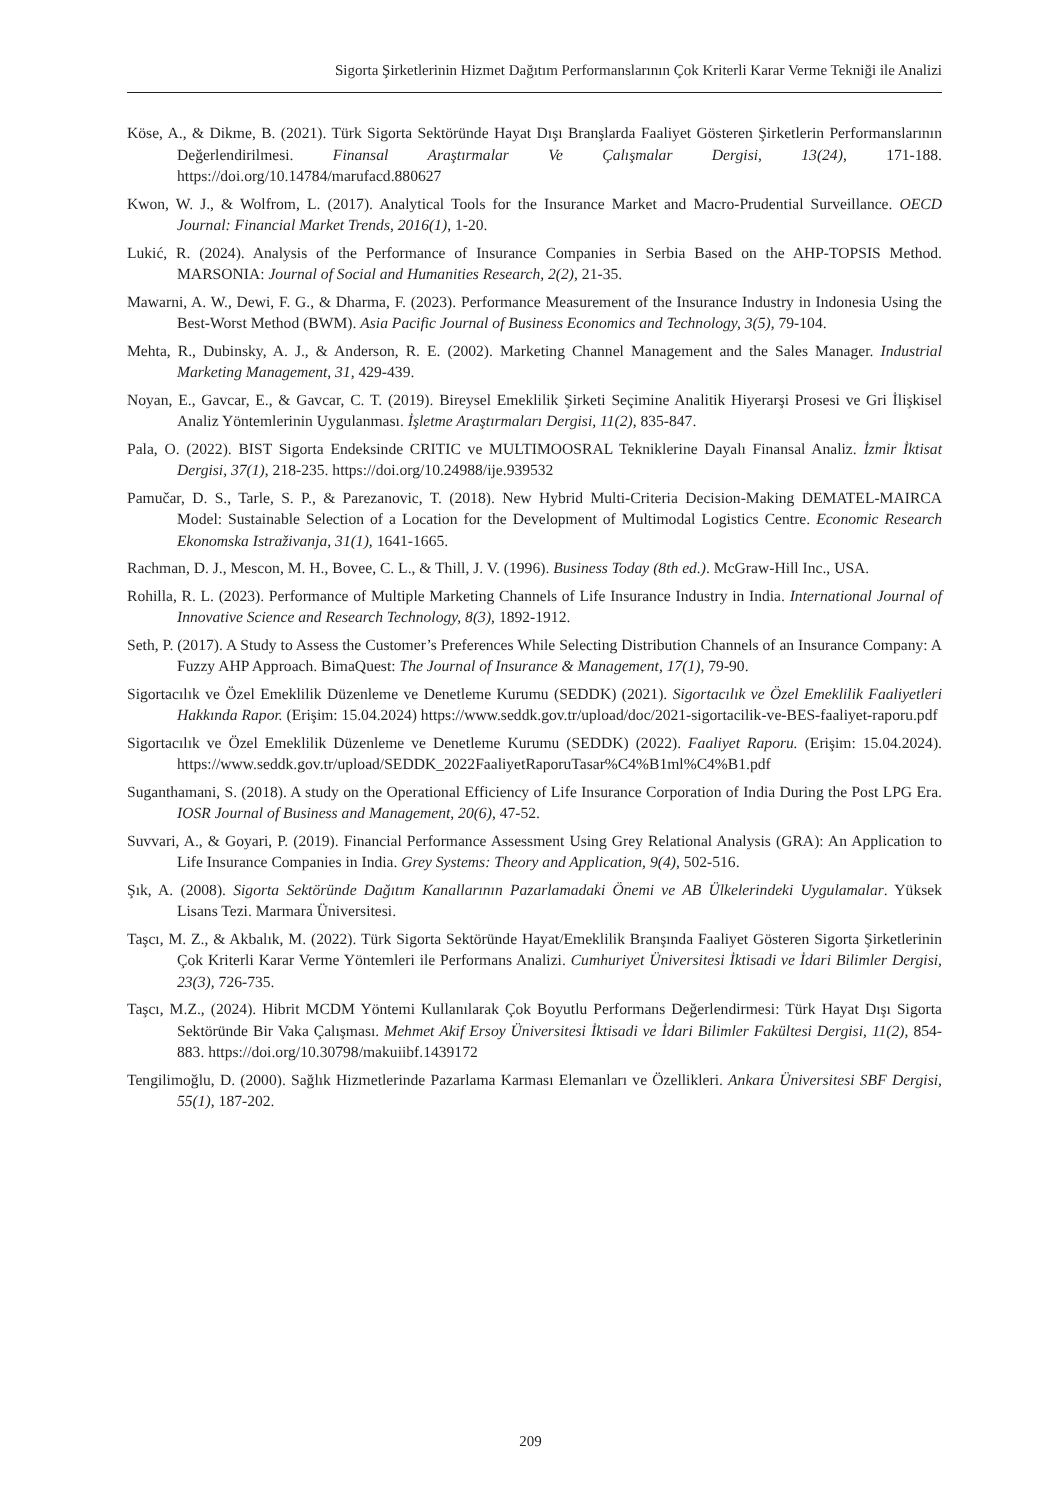Sigorta Şirketlerinin Hizmet Dağıtım Performanslarının Çok Kriterli Karar Verme Tekniği ile Analizi
Köse, A., & Dikme, B. (2021). Türk Sigorta Sektöründe Hayat Dışı Branşlarda Faaliyet Gösteren Şirketlerin Performanslarının Değerlendirilmesi. Finansal Araştırmalar Ve Çalışmalar Dergisi, 13(24), 171-188. https://doi.org/10.14784/marufacd.880627
Kwon, W. J., & Wolfrom, L. (2017). Analytical Tools for the Insurance Market and Macro-Prudential Surveillance. OECD Journal: Financial Market Trends, 2016(1), 1-20.
Lukić, R. (2024). Analysis of the Performance of Insurance Companies in Serbia Based on the AHP-TOPSIS Method. MARSONIA: Journal of Social and Humanities Research, 2(2), 21-35.
Mawarni, A. W., Dewi, F. G., & Dharma, F. (2023). Performance Measurement of the Insurance Industry in Indonesia Using the Best-Worst Method (BWM). Asia Pacific Journal of Business Economics and Technology, 3(5), 79-104.
Mehta, R., Dubinsky, A. J., & Anderson, R. E. (2002). Marketing Channel Management and the Sales Manager. Industrial Marketing Management, 31, 429-439.
Noyan, E., Gavcar, E., & Gavcar, C. T. (2019). Bireysel Emeklilik Şirketi Seçimine Analitik Hiyerarşi Prosesi ve Gri İlişkisel Analiz Yöntemlerinin Uygulanması. İşletme Araştırmaları Dergisi, 11(2), 835-847.
Pala, O. (2022). BIST Sigorta Endeksinde CRITIC ve MULTIMOOSRAL Tekniklerine Dayalı Finansal Analiz. İzmir İktisat Dergisi, 37(1), 218-235. https://doi.org/10.24988/ije.939532
Pamučar, D. S., Tarle, S. P., & Parezanovic, T. (2018). New Hybrid Multi-Criteria Decision-Making DEMATEL-MAIRCA Model: Sustainable Selection of a Location for the Development of Multimodal Logistics Centre. Economic Research Ekonomska Istraživanja, 31(1), 1641-1665.
Rachman, D. J., Mescon, M. H., Bovee, C. L., & Thill, J. V. (1996). Business Today (8th ed.). McGraw-Hill Inc., USA.
Rohilla, R. L. (2023). Performance of Multiple Marketing Channels of Life Insurance Industry in India. International Journal of Innovative Science and Research Technology, 8(3), 1892-1912.
Seth, P. (2017). A Study to Assess the Customer’s Preferences While Selecting Distribution Channels of an Insurance Company: A Fuzzy AHP Approach. BimaQuest: The Journal of Insurance & Management, 17(1), 79-90.
Sigortacılık ve Özel Emeklilik Düzenleme ve Denetleme Kurumu (SEDDK) (2021). Sigortacılık ve Özel Emeklilik Faaliyetleri Hakkında Rapor. (Erişim: 15.04.2024) https://www.seddk.gov.tr/upload/doc/2021-sigortacilik-ve-BES-faaliyet-raporu.pdf
Sigortacılık ve Özel Emeklilik Düzenleme ve Denetleme Kurumu (SEDDK) (2022). Faaliyet Raporu. (Erişim: 15.04.2024). https://www.seddk.gov.tr/upload/SEDDK_2022FaaliyetRaporuTasar%C4%B1ml%C4%B1.pdf
Suganthamani, S. (2018). A study on the Operational Efficiency of Life Insurance Corporation of India During the Post LPG Era. IOSR Journal of Business and Management, 20(6), 47-52.
Suvvari, A., & Goyari, P. (2019). Financial Performance Assessment Using Grey Relational Analysis (GRA): An Application to Life Insurance Companies in India. Grey Systems: Theory and Application, 9(4), 502-516.
Şık, A. (2008). Sigorta Sektöründe Dağıtım Kanallarının Pazarlamadaki Önemi ve AB Ülkelerindeki Uygulamalar. Yüksek Lisans Tezi. Marmara Üniversitesi.
Taşcı, M. Z., & Akbalık, M. (2022). Türk Sigorta Sektöründe Hayat/Emeklilik Branşında Faaliyet Gösteren Sigorta Şirketlerinin Çok Kriterli Karar Verme Yöntemleri ile Performans Analizi. Cumhuriyet Üniversitesi İktisadi ve İdari Bilimler Dergisi, 23(3), 726-735.
Taşcı, M.Z., (2024). Hibrit MCDM Yöntemi Kullanılarak Çok Boyutlu Performans Değerlendirmesi: Türk Hayat Dışı Sigorta Sektöründe Bir Vaka Çalışması. Mehmet Akif Ersoy Üniversitesi İktisadi ve İdari Bilimler Fakültesi Dergisi, 11(2), 854-883. https://doi.org/10.30798/makuiibf.1439172
Tengilimoğlu, D. (2000). Sağlık Hizmetlerinde Pazarlama Karması Elemanları ve Özellikleri. Ankara Üniversitesi SBF Dergisi, 55(1), 187-202.
209